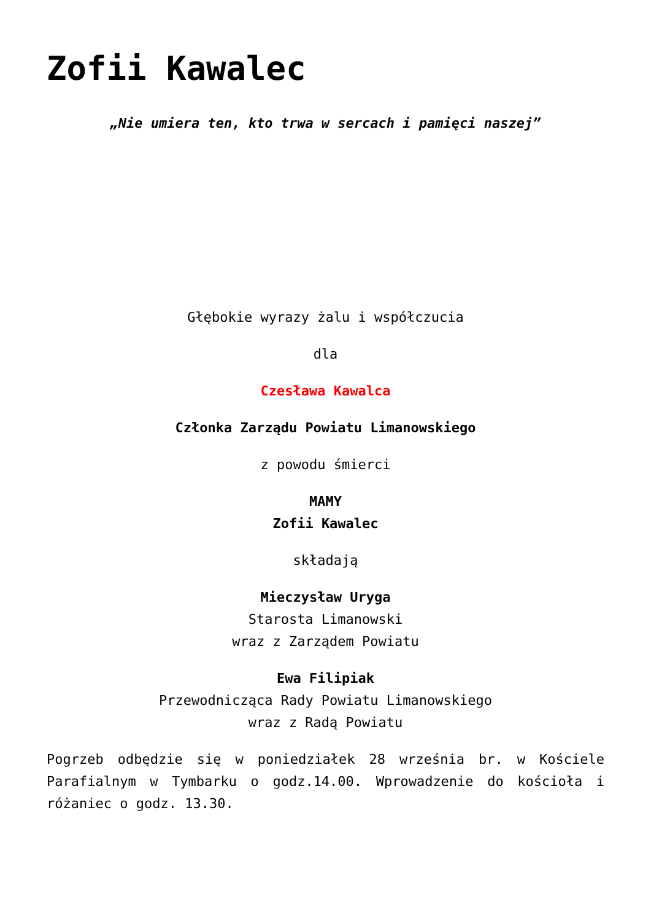Zofii Kawalec
„Nie umiera ten, kto trwa w sercach i pamięci naszej”
Głębokie wyrazy żalu i współczucia
dla
Czesława Kawalca
Członka Zarządu Powiatu Limanowskiego
z powodu śmierci
MAMY
Zofii Kawalec
składają
Mieczysław Uryga
Starosta Limanowski
wraz z Zarządem Powiatu
Ewa Filipiak
Przewodnicząca Rady Powiatu Limanowskiego
wraz z Radą Powiatu
Pogrzeb odbędzie się w poniedziałek 28 września br. w Kościele Parafialnym w Tymbarku o godz.14.00. Wprowadzenie do kościoła i różaniec o godz. 13.30.